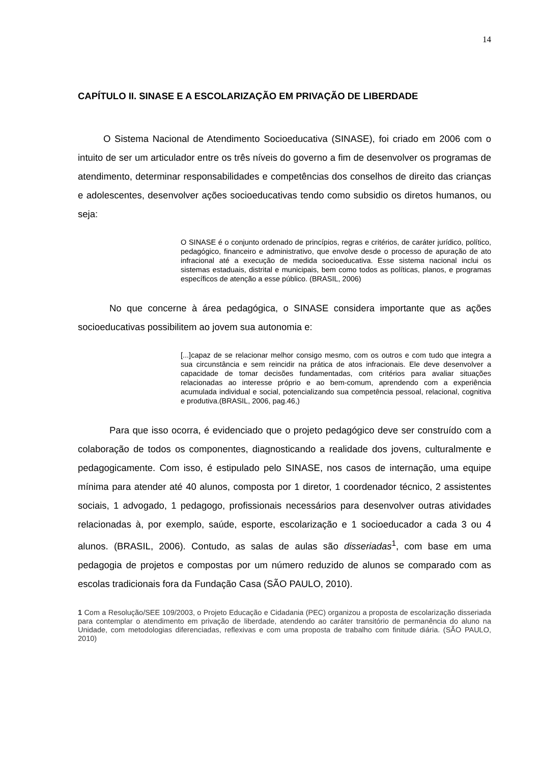14
CAPÍTULO II. SINASE E A ESCOLARIZAÇÃO EM PRIVAÇÃO DE LIBERDADE
O Sistema Nacional de Atendimento Socioeducativa (SINASE), foi criado em 2006 com o intuito de ser um articulador entre os três níveis do governo a fim de desenvolver os programas de atendimento, determinar responsabilidades e competências dos conselhos de direito das crianças e adolescentes, desenvolver ações socioeducativas tendo como subsidio os diretos humanos, ou seja:
O SINASE é o conjunto ordenado de princípios, regras e critérios, de caráter jurídico, político, pedagógico, financeiro e administrativo, que envolve desde o processo de apuração de ato infracional até a execução de medida socioeducativa. Esse sistema nacional inclui os sistemas estaduais, distrital e municipais, bem como todos as políticas, planos, e programas específicos de atenção a esse público. (BRASIL, 2006)
No que concerne à área pedagógica, o SINASE considera importante que as ações socioeducativas possibilitem ao jovem sua autonomia e:
[...]capaz de se relacionar melhor consigo mesmo, com os outros e com tudo que integra a sua circunstância e sem reincidir na prática de atos infracionais. Ele deve desenvolver a capacidade de tomar decisões fundamentadas, com critérios para avaliar situações relacionadas ao interesse próprio e ao bem-comum, aprendendo com a experiência acumulada individual e social, potencializando sua competência pessoal, relacional, cognitiva e produtiva.(BRASIL, 2006, pag.46,)
Para que isso ocorra, é evidenciado que o projeto pedagógico deve ser construído com a colaboração de todos os componentes, diagnosticando a realidade dos jovens, culturalmente e pedagogicamente. Com isso, é estipulado pelo SINASE, nos casos de internação, uma equipe mínima para atender até 40 alunos, composta por 1 diretor, 1 coordenador técnico, 2 assistentes sociais, 1 advogado, 1 pedagogo, profissionais necessários para desenvolver outras atividades relacionadas à, por exemplo, saúde, esporte, escolarização e 1 socioeducador a cada 3 ou 4 alunos. (BRASIL, 2006). Contudo, as salas de aulas são disseriadas<sup>1</sup>, com base em uma pedagogia de projetos e compostas por um número reduzido de alunos se comparado com as escolas tradicionais fora da Fundação Casa (SÃO PAULO, 2010).
1 Com a Resolução/SEE 109/2003, o Projeto Educação e Cidadania (PEC) organizou a proposta de escolarização disseriada para contemplar o atendimento em privação de liberdade, atendendo ao caráter transitório de permanência do aluno na Unidade, com metodologias diferenciadas, reflexivas e com uma proposta de trabalho com finitude diária. (SÃO PAULO, 2010)